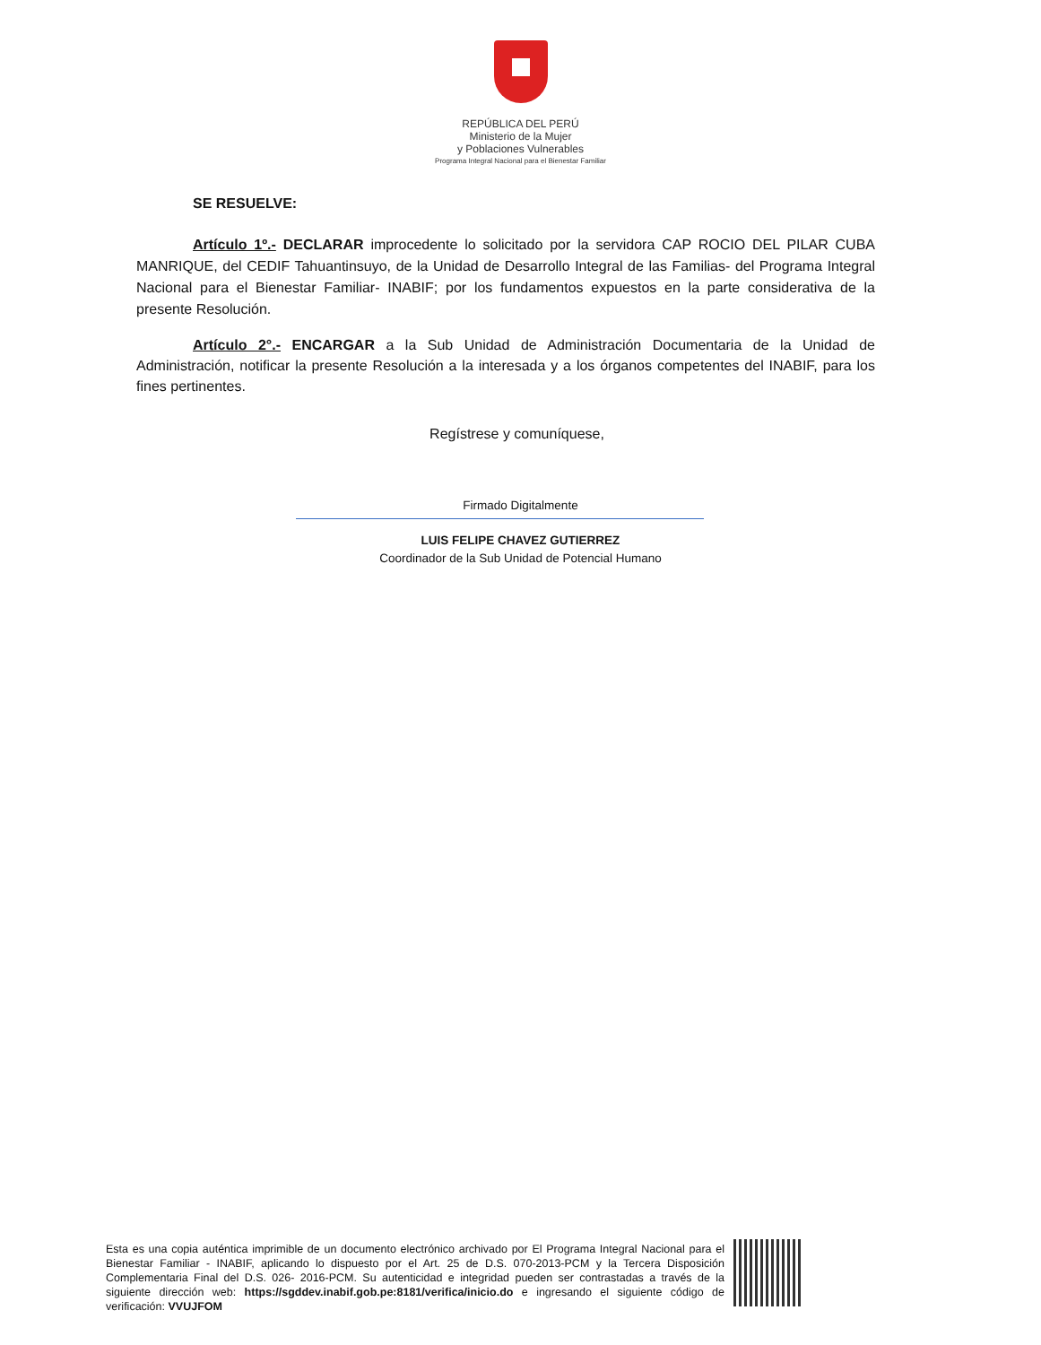REPÚBLICA DEL PERÚ
Ministerio de la Mujer
y Poblaciones Vulnerables
Programa Integral Nacional para el Bienestar Familiar
SE RESUELVE:
Artículo 1º.- DECLARAR improcedente lo solicitado por la servidora CAP ROCIO DEL PILAR CUBA MANRIQUE, del CEDIF Tahuantinsuyo, de la Unidad de Desarrollo Integral de las Familias- del Programa Integral Nacional para el Bienestar Familiar- INABIF; por los fundamentos expuestos en la parte considerativa de la presente Resolución.
Artículo 2°.- ENCARGAR a la Sub Unidad de Administración Documentaria de la Unidad de Administración, notificar la presente Resolución a la interesada y a los órganos competentes del INABIF, para los fines pertinentes.
Regístrese y comuníquese,
Firmado Digitalmente
LUIS FELIPE CHAVEZ GUTIERREZ
Coordinador de la Sub Unidad de Potencial Humano
Esta es una copia auténtica imprimible de un documento electrónico archivado por El Programa Integral Nacional para el Bienestar Familiar - INABIF, aplicando lo dispuesto por el Art. 25 de D.S. 070-2013-PCM y la Tercera Disposición Complementaria Final del D.S. 026- 2016-PCM. Su autenticidad e integridad pueden ser contrastadas a través de la siguiente dirección web: https://sgddev.inabif.gob.pe:8181/verifica/inicio.do e ingresando el siguiente código de verificación: VVUJFOM